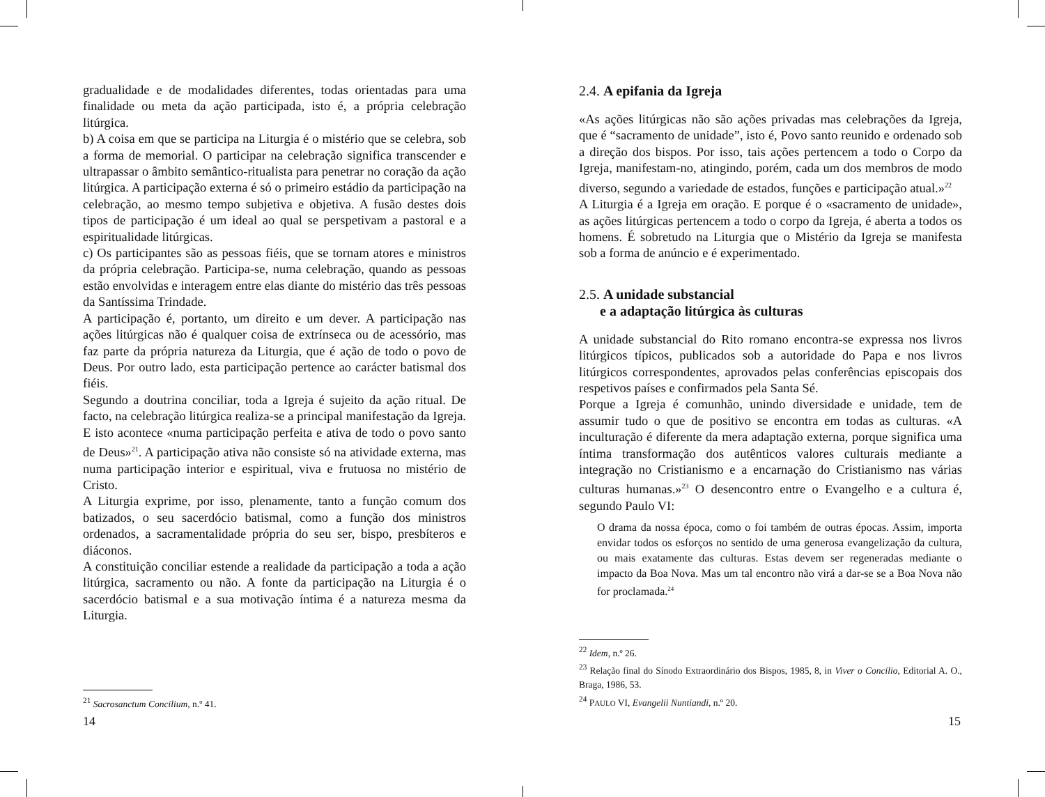gradualidade e de modalidades diferentes, todas orientadas para uma finalidade ou meta da ação participada, isto é, a própria celebração litúrgica.
b) A coisa em que se participa na Liturgia é o mistério que se celebra, sob a forma de memorial. O participar na celebração significa transcender e ultrapassar o âmbito semântico-ritualista para penetrar no coração da ação litúrgica. A participação externa é só o primeiro estádio da participação na celebração, ao mesmo tempo subjetiva e objetiva. A fusão destes dois tipos de participação é um ideal ao qual se perspetivam a pastoral e a espiritualidade litúrgicas.
c) Os participantes são as pessoas fiéis, que se tornam atores e ministros da própria celebração. Participa-se, numa celebração, quando as pessoas estão envolvidas e interagem entre elas diante do mistério das três pessoas da Santíssima Trindade.
A participação é, portanto, um direito e um dever. A participação nas ações litúrgicas não é qualquer coisa de extrínseca ou de acessório, mas faz parte da própria natureza da Liturgia, que é ação de todo o povo de Deus. Por outro lado, esta participação pertence ao carácter batismal dos fiéis.
Segundo a doutrina conciliar, toda a Igreja é sujeito da ação ritual. De facto, na celebração litúrgica realiza-se a principal manifestação da Igreja. E isto acontece «numa participação perfeita e ativa de todo o povo santo de Deus»<sup>21</sup>. A participação ativa não consiste só na atividade externa, mas numa participação interior e espiritual, viva e frutuosa no mistério de Cristo.
A Liturgia exprime, por isso, plenamente, tanto a função comum dos batizados, o seu sacerdócio batismal, como a função dos ministros ordenados, a sacramentalidade própria do seu ser, bispo, presbíteros e diáconos.
A constituição conciliar estende a realidade da participação a toda a ação litúrgica, sacramento ou não. A fonte da participação na Liturgia é o sacerdócio batismal e a sua motivação íntima é a natureza mesma da Liturgia.
<sup>21</sup> Sacrosanctum Concilium, n.º 41.
2.4. A epifania da Igreja
«As ações litúrgicas não são ações privadas mas celebrações da Igreja, que é “sacramento de unidade”, isto é, Povo santo reunido e ordenado sob a direção dos bispos. Por isso, tais ações pertencem a todo o Corpo da Igreja, manifestam-no, atingindo, porém, cada um dos membros de modo diverso, segundo a variedade de estados, funções e participação atual.»<sup>22</sup>
A Liturgia é a Igreja em oração. E porque é o «sacramento de unidade», as ações litúrgicas pertencem a todo o corpo da Igreja, é aberta a todos os homens. É sobretudo na Liturgia que o Mistério da Igreja se manifesta sob a forma de anúncio e é experimentado.
2.5. A unidade substancial
e a adaptação litúrgica às culturas
A unidade substancial do Rito romano encontra-se expressa nos livros litúrgicos típicos, publicados sob a autoridade do Papa e nos livros litúrgicos correspondentes, aprovados pelas conferências episcopais dos respetivos países e confirmados pela Santa Sé.
Porque a Igreja é comunhão, unindo diversidade e unidade, tem de assumir tudo o que de positivo se encontra em todas as culturas. «A inculturação é diferente da mera adaptação externa, porque significa uma íntima transformação dos autênticos valores culturais mediante a integração no Cristianismo e a encarnação do Cristianismo nas várias culturas humanas.»<sup>23</sup> O desencontro entre o Evangelho e a cultura é, segundo Paulo VI:
O drama da nossa época, como o foi também de outras épocas. Assim, importa envidar todos os esforços no sentido de uma generosa evangelização da cultura, ou mais exatamente das culturas. Estas devem ser regeneradas mediante o impacto da Boa Nova. Mas um tal encontro não virá a dar-se se a Boa Nova não for proclamada.<sup>24</sup>
<sup>22</sup> Idem, n.º 26.
<sup>23</sup> Relação final do Sínodo Extraordinário dos Bispos, 1985, 8, in Viver o Concílio, Editorial A. O., Braga, 1986, 53.
<sup>24</sup> PAULO VI, Evangelii Nuntiandi, n.º 20.
14 15